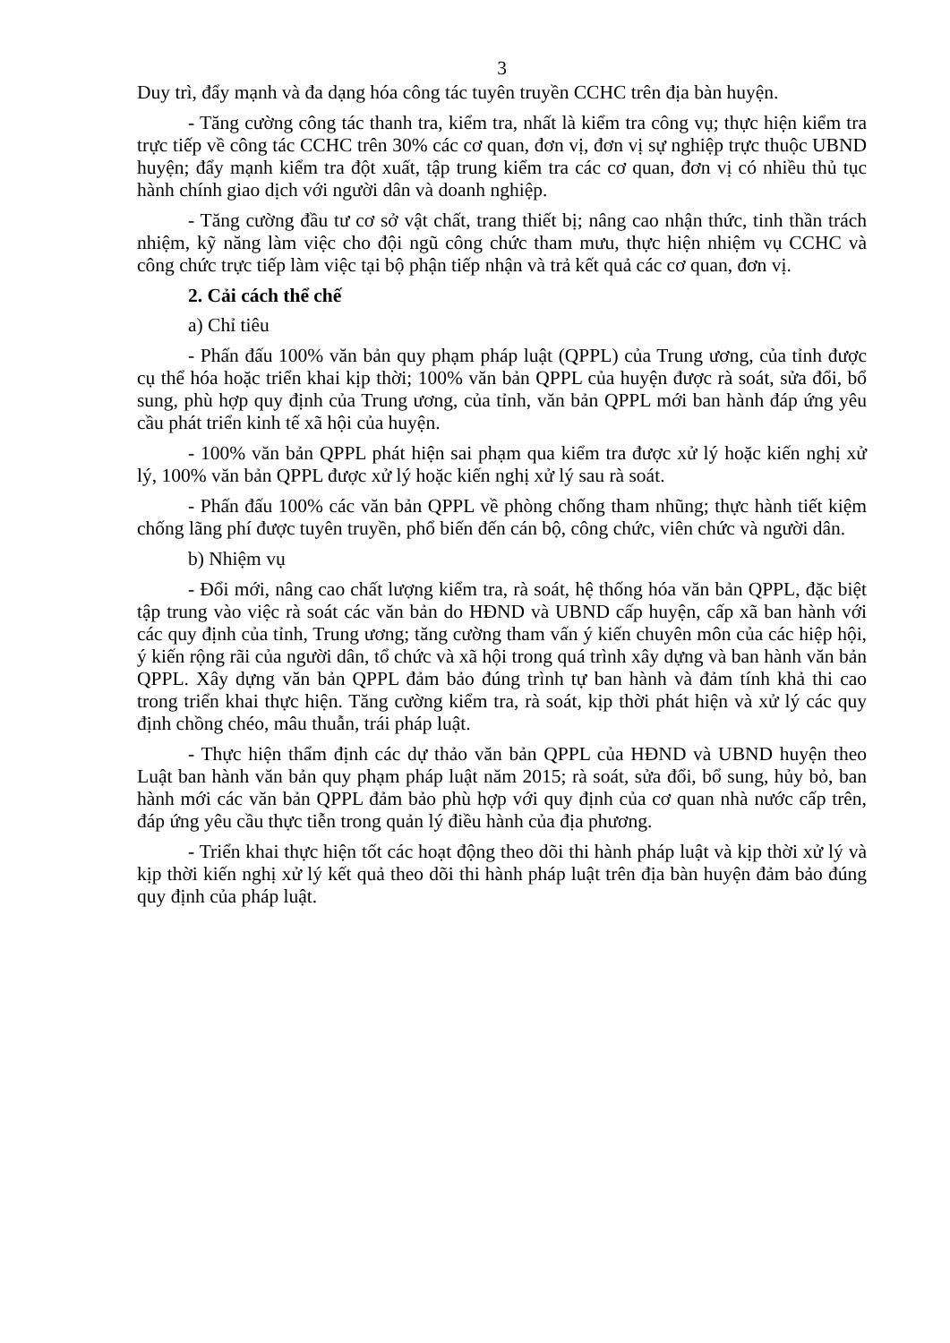3
Duy trì, đẩy mạnh và đa dạng hóa công tác tuyên truyền CCHC trên địa bàn huyện.
- Tăng cường công tác thanh tra, kiểm tra, nhất là kiểm tra công vụ; thực hiện kiểm tra trực tiếp về công tác CCHC trên 30% các cơ quan, đơn vị, đơn vị sự nghiệp trực thuộc UBND huyện; đẩy mạnh kiểm tra đột xuất, tập trung kiểm tra các cơ quan, đơn vị có nhiều thủ tục hành chính giao dịch với người dân và doanh nghiệp.
- Tăng cường đầu tư cơ sở vật chất, trang thiết bị; nâng cao nhận thức, tinh thần trách nhiệm, kỹ năng làm việc cho đội ngũ công chức tham mưu, thực hiện nhiệm vụ CCHC và công chức trực tiếp làm việc tại bộ phận tiếp nhận và trả kết quả các cơ quan, đơn vị.
2. Cải cách thể chế
a) Chỉ tiêu
- Phấn đấu 100% văn bản quy phạm pháp luật (QPPL) của Trung ương, của tỉnh được cụ thể hóa hoặc triển khai kịp thời; 100% văn bản QPPL của huyện được rà soát, sửa đổi, bổ sung, phù hợp quy định của Trung ương, của tỉnh, văn bản QPPL mới ban hành đáp ứng yêu cầu phát triển kinh tế xã hội của huyện.
- 100% văn bản QPPL phát hiện sai phạm qua kiểm tra được xử lý hoặc kiến nghị xử lý, 100% văn bản QPPL được xử lý hoặc kiến nghị xử lý sau rà soát.
- Phấn đấu 100% các văn bản QPPL về phòng chống tham nhũng; thực hành tiết kiệm chống lãng phí được tuyên truyền, phổ biến đến cán bộ, công chức, viên chức và người dân.
b) Nhiệm vụ
- Đổi mới, nâng cao chất lượng kiểm tra, rà soát, hệ thống hóa văn bản QPPL, đặc biệt tập trung vào việc rà soát các văn bản do HĐND và UBND cấp huyện, cấp xã ban hành với các quy định của tỉnh, Trung ương; tăng cường tham vấn ý kiến chuyên môn của các hiệp hội, ý kiến rộng rãi của người dân, tổ chức và xã hội trong quá trình xây dựng và ban hành văn bản QPPL. Xây dựng văn bản QPPL đảm bảo đúng trình tự ban hành và đảm tính khả thi cao trong triển khai thực hiện. Tăng cường kiểm tra, rà soát, kịp thời phát hiện và xử lý các quy định chồng chéo, mâu thuẫn, trái pháp luật.
- Thực hiện thẩm định các dự thảo văn bản QPPL của HĐND và UBND huyện theo Luật ban hành văn bản quy phạm pháp luật năm 2015; rà soát, sửa đổi, bổ sung, hủy bỏ, ban hành mới các văn bản QPPL đảm bảo phù hợp với quy định của cơ quan nhà nước cấp trên, đáp ứng yêu cầu thực tiễn trong quản lý điều hành của địa phương.
- Triển khai thực hiện tốt các hoạt động theo dõi thi hành pháp luật và kịp thời xử lý và kịp thời kiến nghị xử lý kết quả theo dõi thi hành pháp luật trên địa bàn huyện đảm bảo đúng quy định của pháp luật.